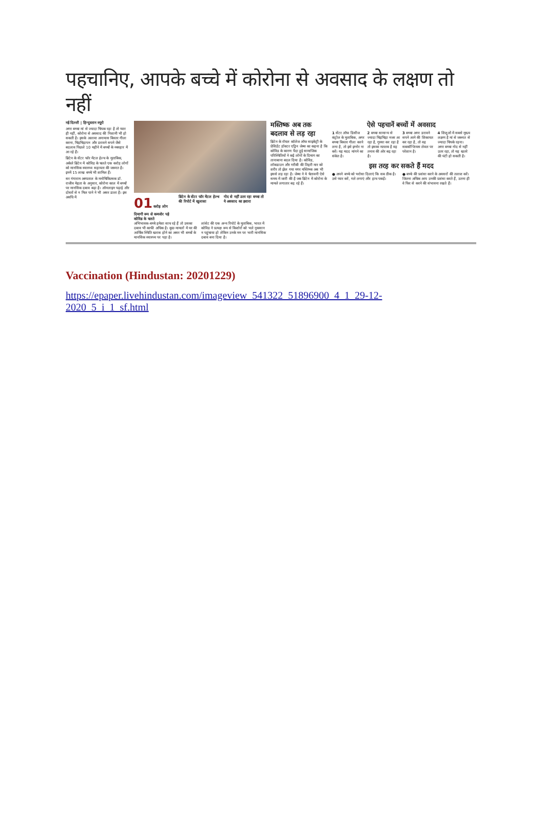पहचानिए, आपके बच्चे में कोरोना से अवसाद के लक्षण तो नहीं
नई दिल्ली | हिन्दुस्तान ब्यूरो
अगर बच्चा मां से ज्यादा चिपक रहा है तो प्यार ही नहीं, कोरोना से अवसाद की निशानी भी हो सकती है। इसके अलावा अनायास बिस्तर गीला करना, चिड़चिड़ापन और डरावने सपने जैसे बदलाव पिछले 10 महीने में बच्चों के व्यवहार में आ रहे हैं।
ब्रिटेन के सेंटर फॉर मेंटल हेल्थ के मुताबिक, अकेले ब्रिटेन में कोविड के चलते एक करोड़ लोगों को मानसिक स्वास्थ्य सहायता की जरूरत है। इनमें 15 लाख बच्चे भी शामिल हैं।
सर गंगाराम अस्पताल के मनोचिकित्सक डॉ. राजीव मेहता के अनुसार, कोरोना काल में बच्चों पर मानसिक दबाव बढ़ा है। ऑनलाइन पढ़ाई और दोस्तों से न मिल पाने ने भी असर डाला है। इस अवधि में
01 करोड़ लोग दिमागी रूप से कमजोर पड़े कोविड के चलते
ब्रिटेन के सेंटर फॉर मेंटल हेल्थ की रिपोर्ट में खुलासा
गोद से नहीं उतर रहा बच्चा तो ये अवसाद का इशारा
अभिभावक-बच्चे हमेशा साथ रहे हैं तो उसका दबाव भी काफी अधिक है। कुछ मामलों में घर की आर्थिक स्थिति खराब होने का असर भी बच्चों के मानसिक स्वास्थ्य पर पड़ा है।
लांसेट की एक अन्य रिपोर्ट के मुताबिक, भारत में कोविड ने प्रत्यक्ष रूप से किशोरों को भले नुकसान न पहुंचाया हो लेकिन उनके मन पर भारी मानसिक दबाव बना दिया है।
मस्तिष्क अब तक बदलाव से लड़ रहा
ब्रिटेन के रॉयल कॉलेज ऑफ साइकेट्री के प्रेसिडेंट डॉक्टर एड्रिन जेम्स का कहना है कि कोविड के कारण पैदा हुई सामाजिक परिस्थितियों ने कई लोगों के दिमाग का तानाबाना बदल दिया है। कोविड, लॉकडाउन और गरीबी की तिहरी मार को शरीर तो झेल गया मगर मस्तिष्क अब भी इससे लड़ रहा है। जेम्स ने ये चेतावनी ऐसे समय में जारी की है जब ब्रिटेन में कोरोना के मामले लगातार बढ़ रहे हैं।
ऐसे पहचानें बच्चों में अवसाद
1 सेंटर ऑफ डिसीज कंट्रोल के मुताबिक, अगर बच्चा बिस्तर गीला करने लगा है, तो इसे इग्नोर ना करें। यह मदद मांगने का संकेत है।
2 बच्चा सामान्य से ज्यादा चिड़चिड़ा नजर आ रहा है, गुस्सा कर रहा है तो इसका मतलब है वह तनाव की ओर बढ़ रहा है।
3 बच्चा अगर डरावने सपने आने की शिकायत कर रहा है, तो वह सबकॉन्शियस लेवल पर परेशान है।
4 शिशुओं में सबसे मुख्य लक्षण है मां से जरूरत से ज्यादा चिपके रहना। अगर बच्चा गोद से नहीं उतर रहा, तो यह खतरे की घंटी हो सकती है।
इस तरह कर सकते हैं मदद
● अपने बच्चे को भरोसा दिलाएं कि सब ठीक है। उसे प्यार करें, गले लगाएं और हाथ पकड़ें।
● बच्चे की प्रशंसा करने के अवसरों की तलाश करें। जितना अधिक आप उनकी प्रशंसा करते हैं, उतना ही वे फिर से करने की संभावना रखते हैं।
Vaccination (Hindustan: 20201229)
https://epaper.livehindustan.com/imageview_541322_51896900_4_1_29-12-2020_5_i_1_sf.html